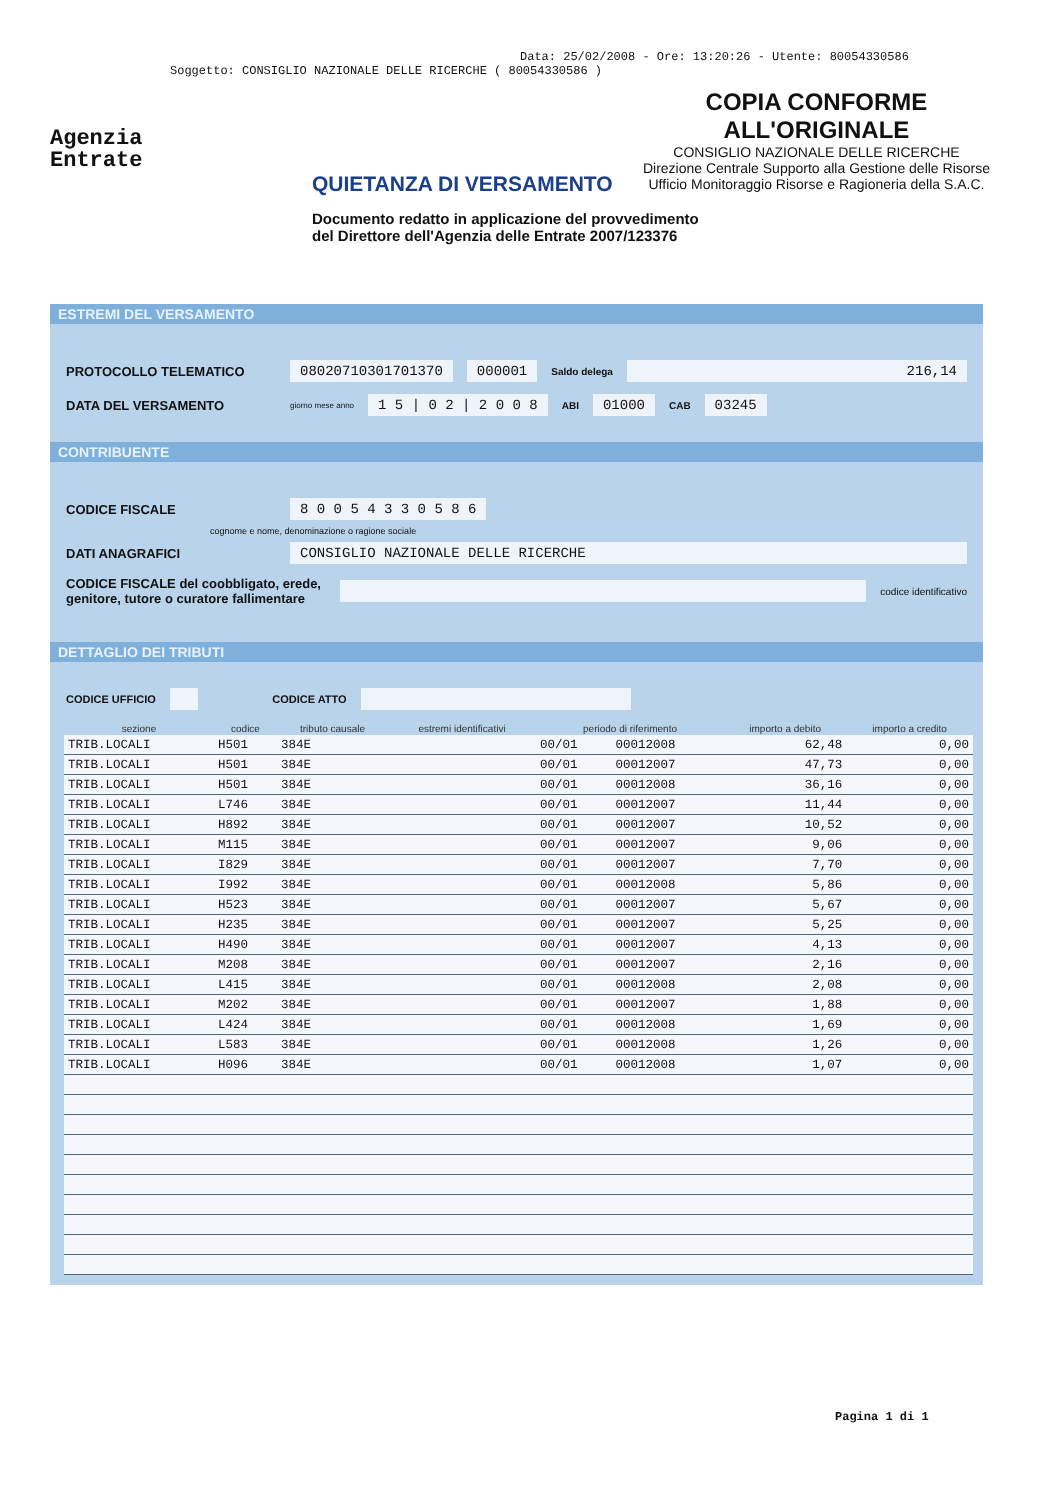Data: 25/02/2008 - Ore: 13:20:26 - Utente: 80054330586
Soggetto: CONSIGLIO NAZIONALE DELLE RICERCHE ( 80054330586 )
Agenzia
Entrate
COPIA CONFORME
ALL'ORIGINALE
CONSIGLIO NAZIONALE DELLE RICERCHE
Direzione Centrale Supporto alla Gestione delle Risorse
Ufficio Monitoraggio Risorse e Ragioneria della S.A.C.
QUIETANZA DI VERSAMENTO
Documento redatto in applicazione del provvedimento
del Direttore dell'Agenzia delle Entrate 2007/123376
ESTREMI DEL VERSAMENTO
PROTOCOLLO TELEMATICO 08020710301701370 000001 Saldo delega 216,14
DATA DEL VERSAMENTO giorno mese anno 1 5 | 0 2 | 2 0 0 8 ABI 01000 CAB 03245
CONTRIBUENTE
CODICE FISCALE 8 0 0 5 4 3 3 0 5 8 6
cognome e nome, denominazione o ragione sociale
DATI ANAGRAFICI CONSIGLIO NAZIONALE DELLE RICERCHE
CODICE FISCALE del coobbligato, erede, genitore, tutore o curatore fallimentare codice identificativo
DETTAGLIO DEI TRIBUTI
CODICE UFFICIO CODICE ATTO
| sezione | codice | tributo causale | estremi identificativi | periodo di riferimento | | importo a debito | importo a credito |
| --- | --- | --- | --- | --- | --- | --- | --- |
| TRIB.LOCALI | H501 | 384E | | 00/01 | 00012008 | 62,48 | 0,00 |
| TRIB.LOCALI | H501 | 384E | | 00/01 | 00012007 | 47,73 | 0,00 |
| TRIB.LOCALI | H501 | 384E | | 00/01 | 00012008 | 36,16 | 0,00 |
| TRIB.LOCALI | L746 | 384E | | 00/01 | 00012007 | 11,44 | 0,00 |
| TRIB.LOCALI | H892 | 384E | | 00/01 | 00012007 | 10,52 | 0,00 |
| TRIB.LOCALI | M115 | 384E | | 00/01 | 00012007 | 9,06 | 0,00 |
| TRIB.LOCALI | I829 | 384E | | 00/01 | 00012007 | 7,70 | 0,00 |
| TRIB.LOCALI | I992 | 384E | | 00/01 | 00012008 | 5,86 | 0,00 |
| TRIB.LOCALI | H523 | 384E | | 00/01 | 00012007 | 5,67 | 0,00 |
| TRIB.LOCALI | H235 | 384E | | 00/01 | 00012007 | 5,25 | 0,00 |
| TRIB.LOCALI | H490 | 384E | | 00/01 | 00012007 | 4,13 | 0,00 |
| TRIB.LOCALI | M208 | 384E | | 00/01 | 00012007 | 2,16 | 0,00 |
| TRIB.LOCALI | L415 | 384E | | 00/01 | 00012008 | 2,08 | 0,00 |
| TRIB.LOCALI | M202 | 384E | | 00/01 | 00012007 | 1,88 | 0,00 |
| TRIB.LOCALI | L424 | 384E | | 00/01 | 00012008 | 1,69 | 0,00 |
| TRIB.LOCALI | L583 | 384E | | 00/01 | 00012008 | 1,26 | 0,00 |
| TRIB.LOCALI | H096 | 384E | | 00/01 | 00012008 | 1,07 | 0,00 |
Pagina 1 di 1